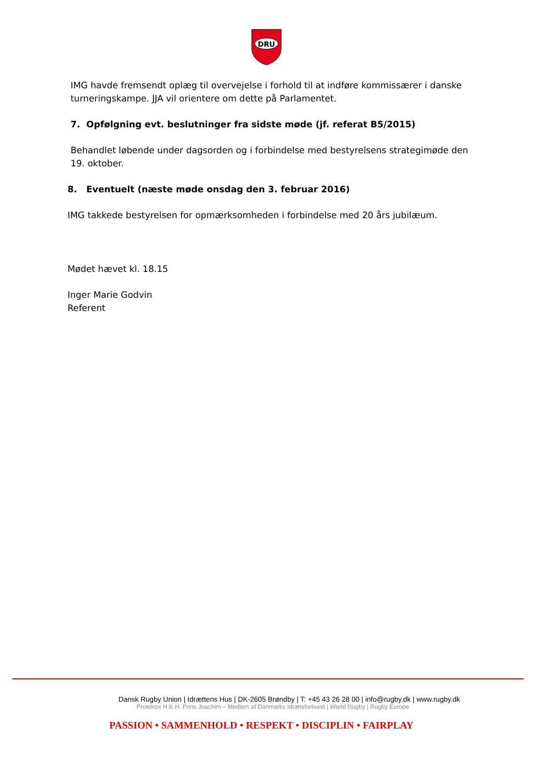DRU
IMG havde fremsendt oplæg til overvejelse i forhold til at indføre kommissærer i danske turneringskampe. JJA vil orientere om dette på Parlamentet.
7. Opfølgning evt. beslutninger fra sidste møde (jf. referat B5/2015)
Behandlet løbende under dagsorden og i forbindelse med bestyrelsens strategimøde den 19. oktober.
8. Eventuelt (næste møde onsdag den 3. februar 2016)
IMG takkede bestyrelsen for opmærksomheden i forbindelse med 20 års jubilæum.
Mødet hævet kl. 18.15
Inger Marie Godvin
Referent
Dansk Rugby Union | Idrættens Hus | DK-2605 Brøndby | T: +45 43 26 28 00 | info@rugby.dk | www.rugby.dk
Protektor H.K.H. Prins Joachim – Medlem af Danmarks Idrætsforbund | World Rugby | Rugby Europe
PASSION • SAMMENHOLD • RESPEKT • DISCIPLIN • FAIRPLAY